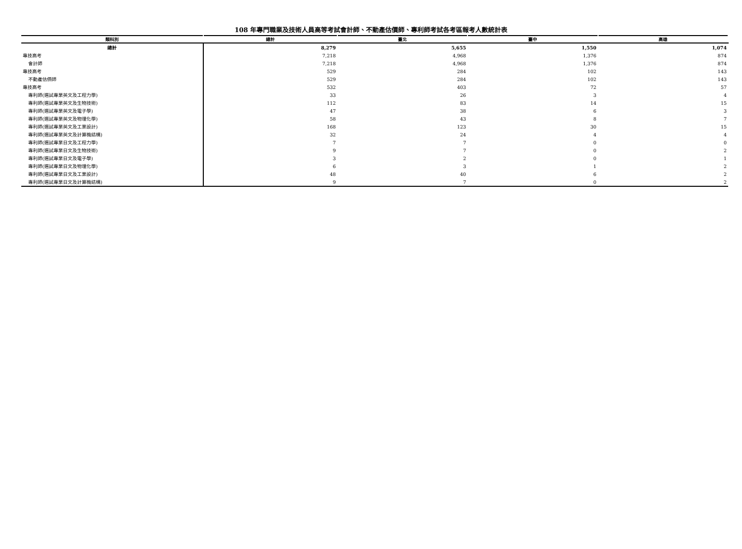108 年專門職業及技術人員高等考試會計師、不動產估價師、專利師考試各考區報考人數統計表
| 類科別 | 總計 | 臺北 | 臺中 | 高雄 |
| --- | --- | --- | --- | --- |
| 總計 | 8,279 | 5,655 | 1,550 | 1,074 |
| 專技高考 | 7,218 | 4,968 | 1,376 | 874 |
| 會計師 | 7,218 | 4,968 | 1,376 | 874 |
| 專技高考 | 529 | 284 | 102 | 143 |
| 不動產估價師 | 529 | 284 | 102 | 143 |
| 專技高考 | 532 | 403 | 72 | 57 |
| 專利師(選試專業英文及工程力學) | 33 | 26 | 3 | 4 |
| 專利師(選試專業英文及生物技術) | 112 | 83 | 14 | 15 |
| 專利師(選試專業英文及電子學) | 47 | 38 | 6 | 3 |
| 專利師(選試專業英文及物理化學) | 58 | 43 | 8 | 7 |
| 專利師(選試專業英文及工業設計) | 168 | 123 | 30 | 15 |
| 專利師(選試專業英文及計算機結構) | 32 | 24 | 4 | 4 |
| 專利師(選試專業日文及工程力學) | 7 | 7 | 0 | 0 |
| 專利師(選試專業日文及生物技術) | 9 | 7 | 0 | 2 |
| 專利師(選試專業日文及電子學) | 3 | 2 | 0 | 1 |
| 專利師(選試專業日文及物理化學) | 6 | 3 | 1 | 2 |
| 專利師(選試專業日文及工業設計) | 48 | 40 | 6 | 2 |
| 專利師(選試專業日文及計算機結構) | 9 | 7 | 0 | 2 |